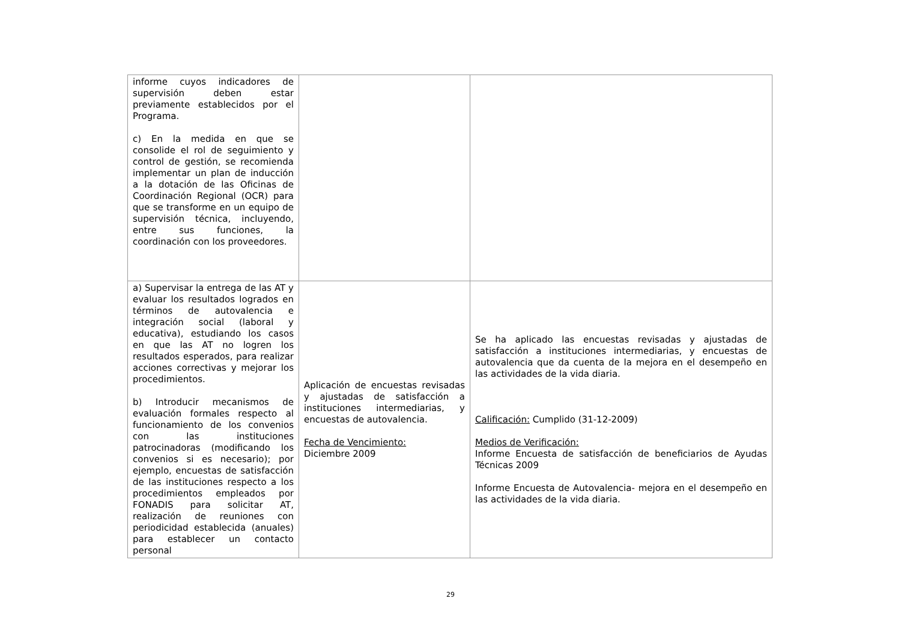| informe cuyos indicadores de supervisión deben estar previamente establecidos por el Programa. c) En la medida en que se consolide el rol de seguimiento y control de gestión, se recomienda implementar un plan de inducción a la dotación de las Oficinas de Coordinación Regional (OCR) para que se transforme en un equipo de supervisión técnica, incluyendo, entre sus funciones, la coordinación con los proveedores. | | |
| a) Supervisar la entrega de las AT y evaluar los resultados logrados en términos de autovalencia e integración social (laboral y educativa), estudiando los casos en que las AT no logren los resultados esperados, para realizar acciones correctivas y mejorar los procedimientos. b) Introducir mecanismos de evaluación formales respecto al funcionamiento de los convenios con las instituciones patrocinadoras (modificando los convenios si es necesario); por ejemplo, encuestas de satisfacción de las instituciones respecto a los procedimientos empleados por FONADIS para solicitar AT, realización de reuniones con periodicidad establecida (anuales) para establecer un contacto personal | Aplicación de encuestas revisadas y ajustadas de satisfacción a instituciones intermediarias, y encuestas de autovalencia. Fecha de Vencimiento: Diciembre 2009 | Se ha aplicado las encuestas revisadas y ajustadas de satisfacción a instituciones intermediarias, y encuestas de autovalencia que da cuenta de la mejora en el desempeño en las actividades de la vida diaria. Calificación: Cumplido (31-12-2009) Medios de Verificación: Informe Encuesta de satisfacción de beneficiarios de Ayudas Técnicas 2009 Informe Encuesta de Autovalencia- mejora en el desempeño en las actividades de la vida diaria. |
29